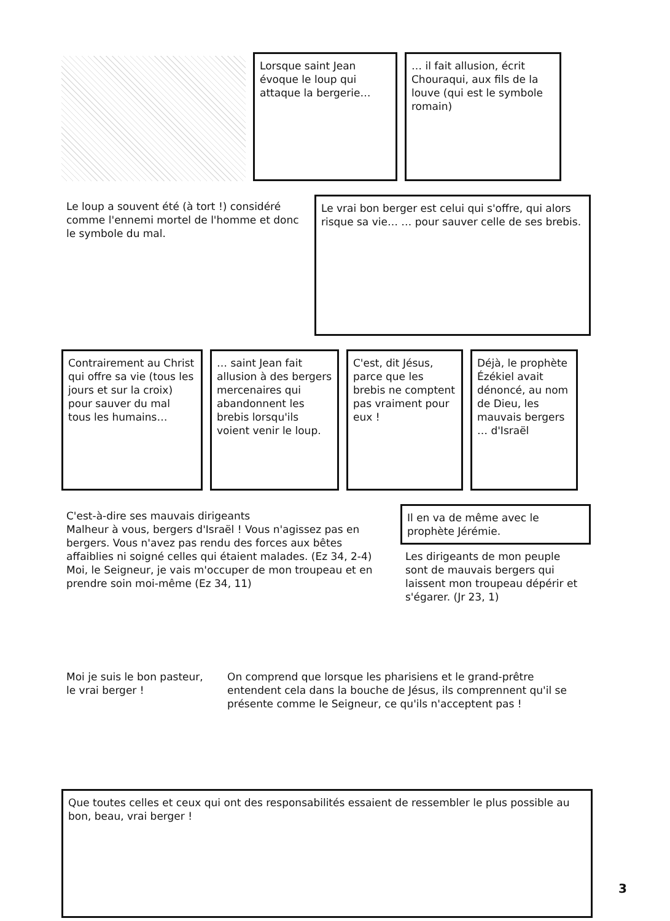Lorsque saint Jean évoque le loup qui attaque la bergerie…
… il fait allusion, écrit Chouraqui, aux fils de la louve (qui est le symbole romain)
Le loup a souvent été (à tort !) considéré comme l'ennemi mortel de l'homme et donc le symbole du mal.
Le vrai bon berger est celui qui s'offre, qui alors risque sa vie… … pour sauver celle de ses brebis.
Contrairement au Christ qui offre sa vie (tous les jours et sur la croix) pour sauver du mal tous les humains…
… saint Jean fait allusion à des bergers mercenaires qui abandonnent les brebis lorsqu'ils voient venir le loup.
C'est, dit Jésus, parce que les brebis ne comptent pas vraiment pour eux !
Déjà, le prophète Ézékiel avait dénoncé, au nom de Dieu, les mauvais bergers … d'Israël
C'est-à-dire ses mauvais dirigeants
Malheur à vous, bergers d'Israël ! Vous n'agissez pas en bergers. Vous n'avez pas rendu des forces aux bêtes affaiblies ni soigné celles qui étaient malades. (Ez 34, 2-4)
Moi, le Seigneur, je vais m'occuper de mon troupeau et en prendre soin moi-même (Ez 34, 11)
Il en va de même avec le prophète Jérémie.
Les dirigeants de mon peuple sont de mauvais bergers qui laissent mon troupeau dépérir et s'égarer. (Jr 23, 1)
Moi je suis le bon pasteur, le vrai berger !
On comprend que lorsque les pharisiens et le grand-prêtre entendent cela dans la bouche de Jésus, ils comprennent qu'il se présente comme le Seigneur, ce qu'ils n'acceptent pas !
Que toutes celles et ceux qui ont des responsabilités essaient de ressembler le plus possible au bon, beau, vrai berger !
3